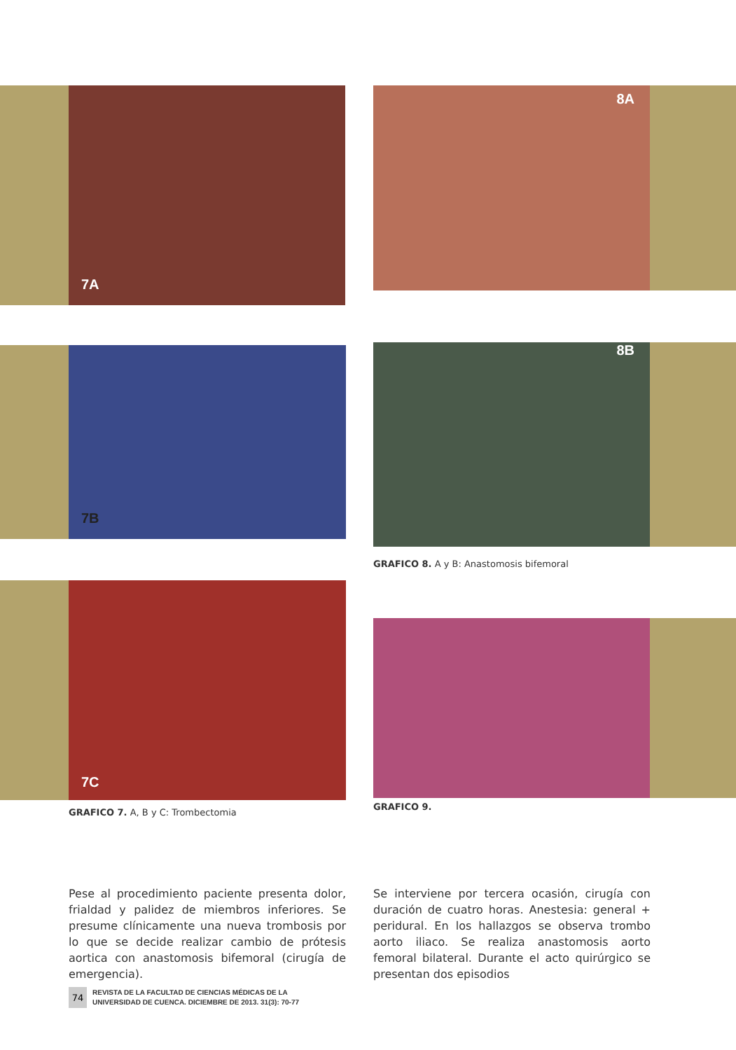7A 8A
7B 8B
GRAFICO 8. A y B: Anastomosis bifemoral
7C
GRAFICO 7. A, B y C: Trombectomia
GRAFICO 9.
Pese al procedimiento paciente presenta dolor, frialdad y palidez de miembros inferiores. Se presume clínicamente una nueva trombosis por lo que se decide realizar cambio de prótesis aortica con anastomosis bifemoral (cirugía de emergencia).
Se interviene por tercera ocasión, cirugía con duración de cuatro horas. Anestesia: general + peridural. En los hallazgos se observa trombo aorto iliaco. Se realiza anastomosis aorto femoral bilateral. Durante el acto quirúrgico se presentan dos episodios
74
REVISTA DE LA FACULTAD DE CIENCIAS MÉDICAS DE LA
UNIVERSIDAD DE CUENCA. DICIEMBRE DE 2013. 31(3): 70-77